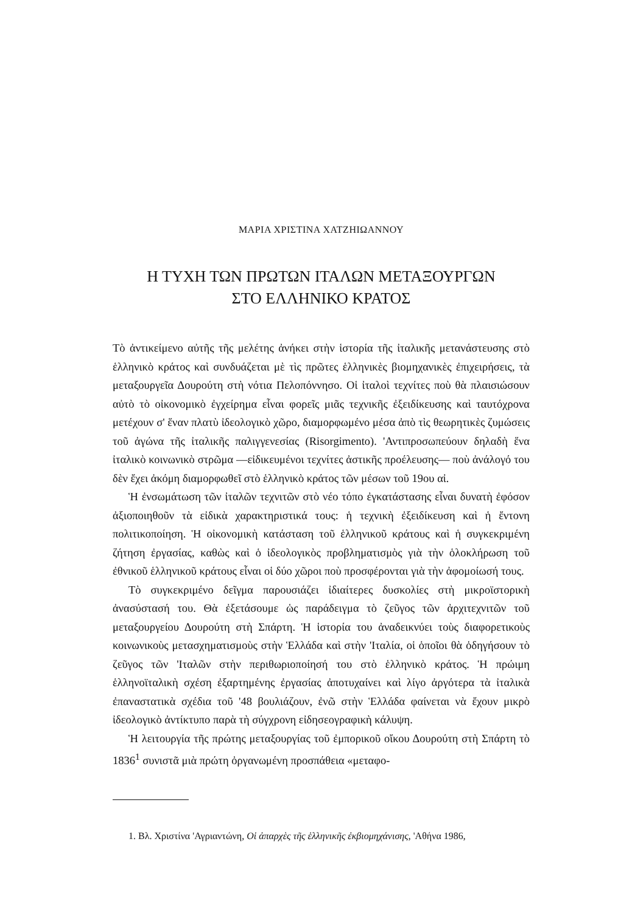ΜΑΡΙΑ ΧΡΙΣΤΙΝΑ ΧΑΤΖΗΙΩΑΝΝΟΥ
Η ΤΥΧΗ ΤΩΝ ΠΡΩΤΩΝ ΙΤΑΛΩΝ ΜΕΤΑΞΟΥΡΓΩΝ
ΣΤΟ ΕΛΛΗΝΙΚΟ ΚΡΑΤΟΣ
Τὸ ἀντικείμενο αὐτῆς τῆς μελέτης ἀνήκει στὴν ἱστορία τῆς ἰταλικῆς μετανάστευσης στὸ ἑλληνικὸ κράτος καὶ συνδυάζεται μὲ τὶς πρῶτες ἑλληνικὲς βιομηχανικὲς ἐπιχειρήσεις, τὰ μεταξουργεῖα Δουρούτη στὴ νότια Πελοπόννησο. Οἱ ἰταλοὶ τεχνίτες ποὺ θὰ πλαισιώσουν αὐτὸ τὸ οἰκονομικὸ ἐγχείρημα εἶναι φορεῖς μιᾶς τεχνικῆς ἐξειδίκευσης καὶ ταυτόχρονα μετέχουν σ' ἕναν πλατὺ ἰδεολογικὸ χῶρο, διαμορφωμένο μέσα ἀπὸ τὶς θεωρητικὲς ζυμώσεις τοῦ ἀγώνα τῆς ἰταλικῆς παλιγγενεσίας (Risorgimento). 'Αντιπροσωπεύουν δηλαδὴ ἕνα ἰταλικὸ κοινωνικὸ στρῶμα —εἰδικευμένοι τεχνίτες ἀστικῆς προέλευσης— ποὺ ἀνάλογό του δὲν ἔχει ἀκόμη διαμορφωθεῖ στὸ ἑλληνικὸ κράτος τῶν μέσων τοῦ 19ου αἰ.
Ἡ ἐνσωμάτωση τῶν ἰταλῶν τεχνιτῶν στὸ νέο τόπο ἐγκατάστασης εἶναι δυνατὴ ἐφόσον ἀξιοποιηθοῦν τὰ εἰδικὰ χαρακτηριστικά τους: ἡ τεχνικὴ ἐξειδίκευση καὶ ἡ ἔντονη πολιτικοποίηση. Ἡ οἰκονομικὴ κατάσταση τοῦ ἑλληνικοῦ κράτους καὶ ἡ συγκεκριμένη ζήτηση ἐργασίας, καθὼς καὶ ὁ ἰδεολογικὸς προβληματισμὸς γιὰ τὴν ὁλοκλήρωση τοῦ ἐθνικοῦ ἑλληνικοῦ κράτους εἶναι οἱ δύο χῶροι ποὺ προσφέρονται γιὰ τὴν ἀφομοίωσή τους.
Τὸ συγκεκριμένο δεῖγμα παρουσιάζει ἰδιαίτερες δυσκολίες στὴ μικροϊστορικὴ ἀνασύστασή του. Θὰ ἐξετάσουμε ὡς παράδειγμα τὸ ζεῦγος τῶν ἀρχιτεχνιτῶν τοῦ μεταξουργείου Δουρούτη στὴ Σπάρτη. Ἡ ἱστορία του ἀναδεικνύει τοὺς διαφορετικοὺς κοινωνικοὺς μετασχηματισμοὺς στὴν Ἑλλάδα καὶ στὴν 'Ιταλία, οἱ ὁποῖοι θὰ ὁδηγήσουν τὸ ζεῦγος τῶν 'Ιταλῶν στὴν περιθωριοποίησή του στὸ ἑλληνικὸ κράτος. Ἡ πρώιμη ἑλληνοϊταλικὴ σχέση ἐξαρτημένης ἐργασίας ἀποτυχαίνει καὶ λίγο ἀργότερα τὰ ἰταλικὰ ἐπαναστατικὰ σχέδια τοῦ '48 βουλιάζουν, ἐνῶ στὴν Ἑλλάδα φαίνεται νὰ ἔχουν μικρὸ ἰδεολογικὸ ἀντίκτυπο παρὰ τὴ σύγχρονη εἰδησεογραφικὴ κάλυψη.
Ἡ λειτουργία τῆς πρώτης μεταξουργίας τοῦ ἐμπορικοῦ οἴκου Δουρούτη στὴ Σπάρτη τὸ 1836<sup>1</sup> συνιστᾶ μιὰ πρώτη ὀργανωμένη προσπάθεια «μεταφο-
1. Βλ. Χριστίνα 'Αγριαντώνη, Οἱ ἀπαρχὲς τῆς ἑλληνικῆς ἐκβιομηχάνισης, 'Αθήνα 1986,